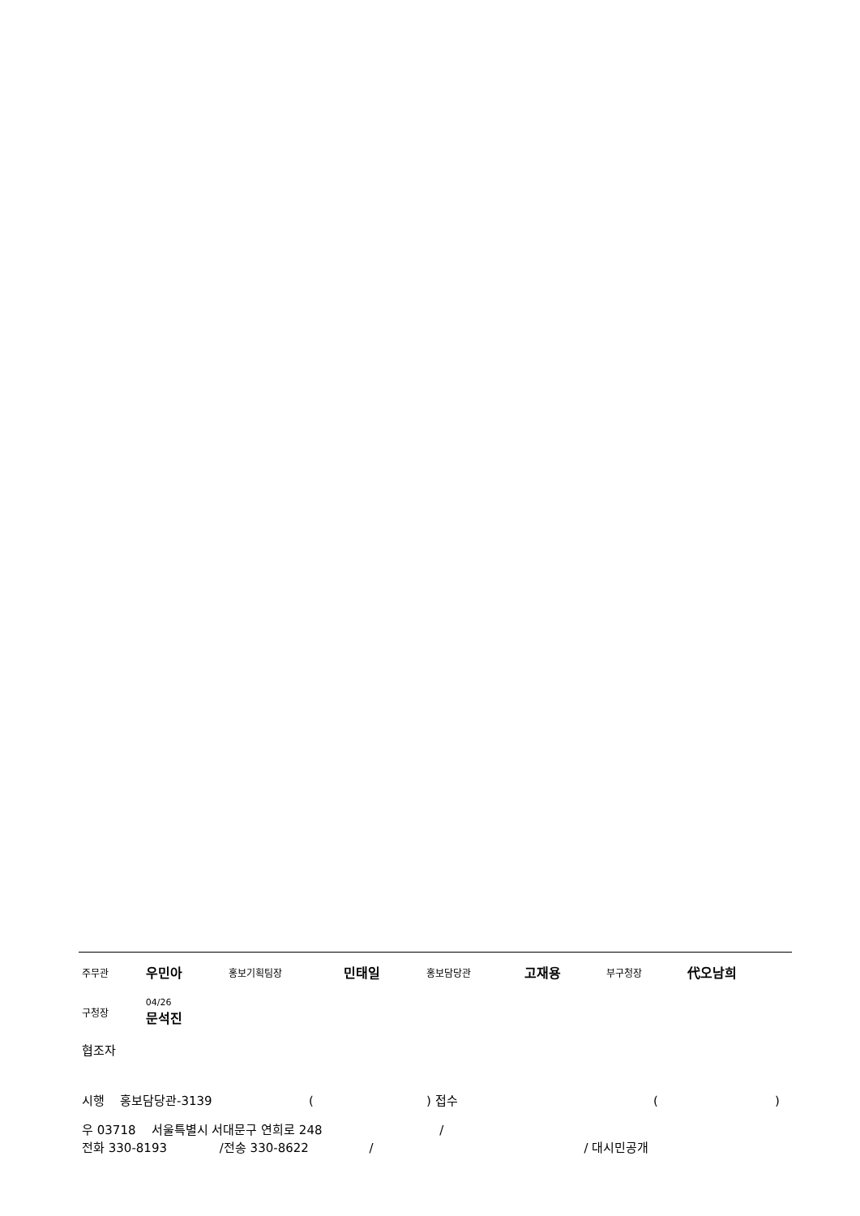| 주무관 | 우민아 | 홍보기획팀장 | 민태일 | 홍보담당관 | 고재용 | 부구청장 | 代오남희 |
| 구청장 | 04/26 문석진 | | | | | | |
협조자
시행 홍보담당관-3139 ( ) 접수 ()
우 03718 서울특별시 서대문구 연희로 248 /
전화 330-8193 /전송 330-8622 / / 대시민공개